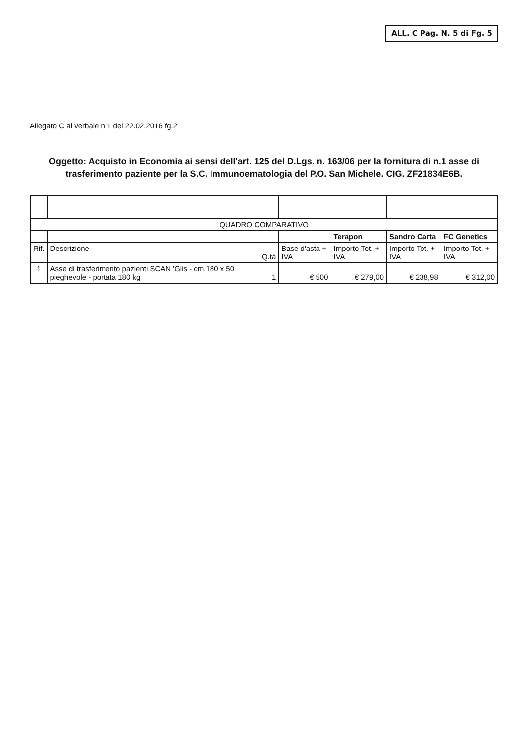ALL. C Pag. N. 5 di Fg. 5
Allegato C al verbale n.1 del 22.02.2016 fg.2
Oggetto: Acquisto in Economia ai sensi dell'art. 125 del D.Lgs. n. 163/06 per la fornitura di n.1 asse di trasferimento paziente per la S.C. Immunoematologia del P.O. San Michele. CIG. ZF21834E6B.
| QUADRO COMPARATIVO | | | | | | |
| | | | | Terapon | Sandro Carta | FC Genetics |
| Rif. | Descrizione | Q.tà | Base d'asta + IVA | Importo Tot. + IVA | Importo Tot. + IVA | Importo Tot. + IVA |
| 1 | Asse di trasferimento pazienti SCAN 'Glis - cm.180 x 50 pieghevole - portata 180 kg | 1 | € 500 | € 279,00 | € 238,98 | € 312,00 |